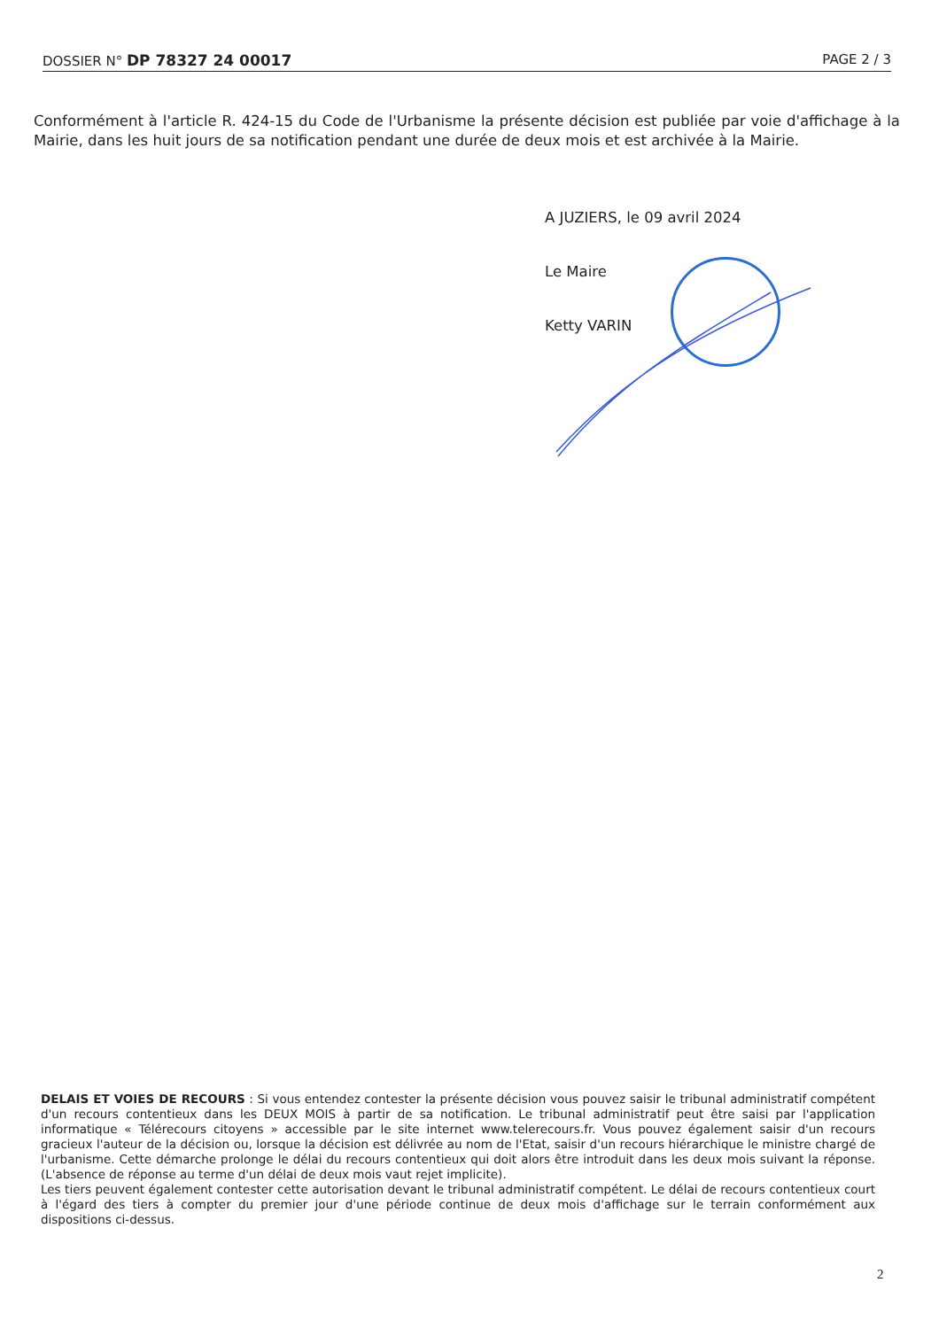DOSSIER N° DP 78327 24 00017 PAGE 2 / 3
Conformément à l'article R. 424-15 du Code de l'Urbanisme la présente décision est publiée par voie d'affichage à la Mairie, dans les huit jours de sa notification pendant une durée de deux mois et est archivée à la Mairie.
A JUZIERS, le 09 avril 2024
Le Maire
Ketty VARIN
DELAIS ET VOIES DE RECOURS : Si vous entendez contester la présente décision vous pouvez saisir le tribunal administratif compétent d'un recours contentieux dans les DEUX MOIS à partir de sa notification. Le tribunal administratif peut être saisi par l'application informatique « Télérecours citoyens » accessible par le site internet www.telerecours.fr. Vous pouvez également saisir d'un recours gracieux l'auteur de la décision ou, lorsque la décision est délivrée au nom de l'Etat, saisir d'un recours hiérarchique le ministre chargé de l'urbanisme. Cette démarche prolonge le délai du recours contentieux qui doit alors être introduit dans les deux mois suivant la réponse. (L'absence de réponse au terme d'un délai de deux mois vaut rejet implicite).
Les tiers peuvent également contester cette autorisation devant le tribunal administratif compétent. Le délai de recours contentieux court à l'égard des tiers à compter du premier jour d'une période continue de deux mois d'affichage sur le terrain conformément aux dispositions ci-dessus.
2